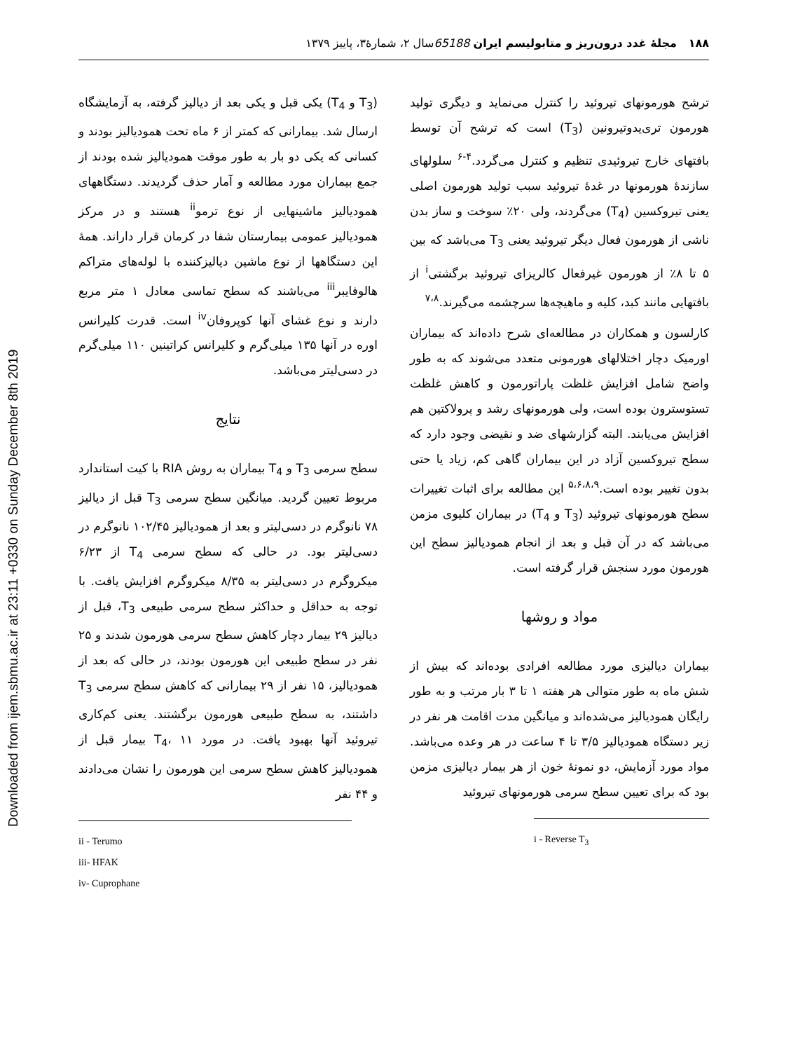Downloaded from ijem.sbmu.ac.ir at 23:11 +0330 on Sunday December 8th 2019
۱۸۸ مجلهٔ غدد درون‌ریز و متابولیسم ایران 65188سال ۲، شمارهٔ۳، پاییز ۱۳۷۹
ترشح هورمونهای تیروئید را کنترل می‌نماید و دیگری تولید هورمون تری‌یدوتیرونین (T<sub>3</sub>) است که ترشح آن توسط بافتهای خارج تیروئیدی تنظیم و کنترل می‌گردد.<sup>۴-۶</sup> سلولهای سازندهٔ هورمونها در غدهٔ تیروئید سبب تولید هورمون اصلی یعنی تیروکسین (T<sub>4</sub>) می‌گردند، ولی ۲۰٪ سوخت و ساز بدن ناشی از هورمون فعال دیگر تیروئید یعنی T<sub>3</sub> می‌باشد که بین ۵ تا ۸٪ از هورمون غیرفعال کالریزای تیروئید برگشتی<sup>i</sup> از بافتهایی مانند کبد، کلیه و ماهیچه‌ها سرچشمه می‌گیرند.<sup>۷،۸</sup>
کارلسون و همکاران در مطالعه‌ای شرح داده‌اند که بیماران اورمیک دچار اختلالهای هورمونی متعدد می‌شوند که به طور واضح شامل افزایش غلظت پاراتورمون و کاهش غلظت تستوسترون بوده است، ولی هورمونهای رشد و پرولاکتین هم افزایش می‌یابند. البته گزارشهای ضد و نقیضی وجود دارد که سطح تیروکسین آزاد در این بیماران گاهی کم، زیاد یا حتی بدون تغییر بوده است.<sup>۵،۶،۸،۹</sup> این مطالعه برای اثبات تغییرات سطح هورمونهای تیروئید (T<sub>3</sub> و T<sub>4</sub>) در بیماران کلیوی مزمن می‌باشد که در آن قبل و بعد از انجام همودیالیز سطح این هورمون مورد سنجش قرار گرفته است.
مواد و روشها
بیماران دیالیزی مورد مطالعه افرادی بوده‌اند که بیش از شش ماه به طور متوالی هر هفته ۱ تا ۳ بار مرتب و به طور رایگان همودیالیز می‌شده‌اند و میانگین مدت اقامت هر نفر در زیر دستگاه همودیالیز ۳/۵ تا ۴ ساعت در هر وعده می‌باشد. مواد مورد آزمایش، دو نمونهٔ خون از هر بیمار دیالیزی مزمن بود که برای تعیین سطح سرمی هورمونهای تیروئید
i - Reverse T<sub>3</sub>
(T<sub>3</sub> و T<sub>4</sub>) یکی قبل و یکی بعد از دیالیز گرفته، به آزمایشگاه ارسال شد. بیمارانی که کمتر از ۶ ماه تحت همودیالیز بودند و کسانی که یکی دو بار به طور موقت همودیالیز شده بودند از جمع بیماران مورد مطالعه و آمار حذف گردیدند. دستگاههای همودیالیز ماشینهایی از نوع ترمو<sup>ii</sup> هستند و در مرکز همودیالیز عمومی بیمارستان شفا در کرمان قرار داراند. همهٔ این دستگاهها از نوع ماشین دیالیزکننده با لوله‌های متراکم هالوفایبر<sup>iii</sup> می‌باشند که سطح تماسی معادل ۱ متر مربع دارند و نوع غشای آنها کوپروفان<sup>iv</sup> است. قدرت کلیرانس اوره در آنها ۱۳۵ میلی‌گرم و کلیرانس کراتینین ۱۱۰ میلی‌گرم در دسی‌لیتر می‌باشد.
نتایج
سطح سرمی T<sub>3</sub> و T<sub>4</sub> بیماران به روش RIA با کیت استاندارد مربوط تعیین گردید. میانگین سطح سرمی T<sub>3</sub> قبل از دیالیز ۷۸ نانوگرم در دسی‌لیتر و بعد از همودیالیز ۱۰۲/۴۵ نانوگرم در دسی‌لیتر بود. در حالی که سطح سرمی T<sub>4</sub> از ۶/۲۳ میکروگرم در دسی‌لیتر به ۸/۳۵ میکروگرم افزایش یافت. با توجه به حداقل و حداکثر سطح سرمی طبیعی T<sub>3</sub>، قبل از دیالیز ۲۹ بیمار دچار کاهش سطح سرمی هورمون شدند و ۲۵ نفر در سطح طبیعی این هورمون بودند، در حالی که بعد از همودیالیز، ۱۵ نفر از ۲۹ بیمارانی که کاهش سطح سرمی T<sub>3</sub> داشتند، به سطح طبیعی هورمون برگشتند. یعنی کم‌کاری تیروئید آنها بهبود یافت. در مورد T<sub>4</sub>، ۱۱ بیمار قبل از همودیالیز کاهش سطح سرمی این هورمون را نشان می‌دادند و ۴۴ نفر
ii - Terumo
iii- HFAK
iv- Cuprophane